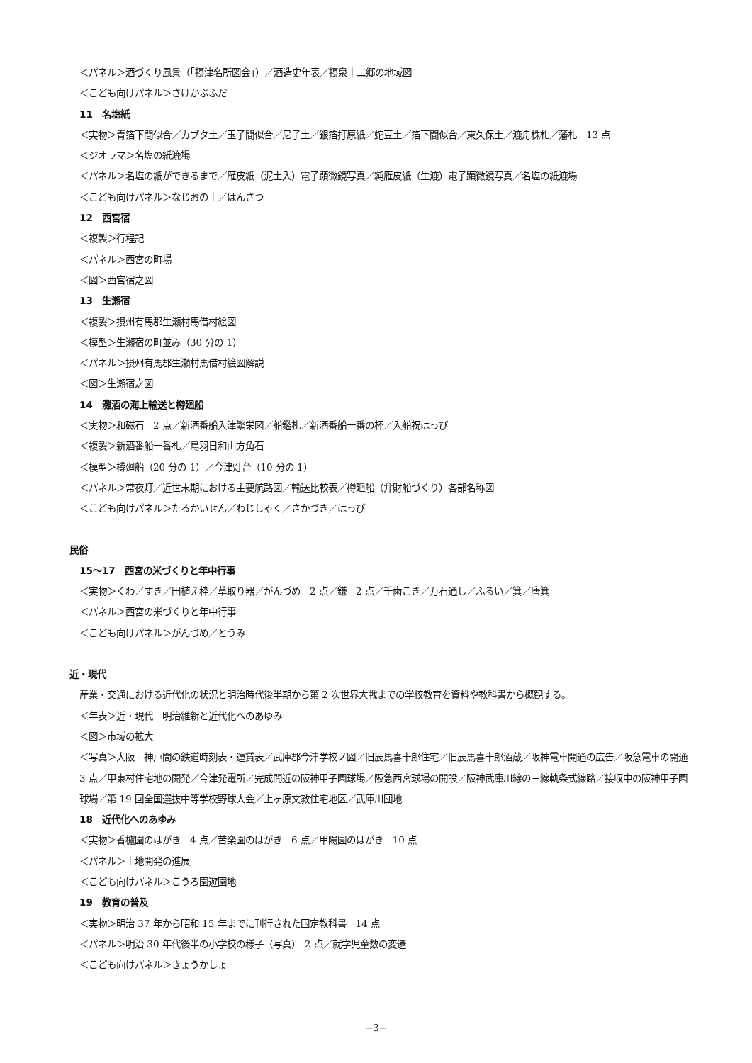＜パネル＞酒づくり風景（｢摂津名所図会｣）／酒造史年表／摂泉十二郷の地域図
＜こども向けパネル＞さけかぶふだ
11　名塩紙
＜実物＞青箔下間似合／カブタ土／玉子間似合／尼子土／銀箔打原紙／蛇豆土／箔下間似合／東久保土／漉舟株札／藩札　13 点
＜ジオラマ＞名塩の紙漉場
＜パネル＞名塩の紙ができるまで／雁皮紙（泥土入）電子顕微鏡写真／純雁皮紙（生漉）電子顕微鏡写真／名塩の紙漉場
＜こども向けパネル＞なじおの土／はんさつ
12　西宮宿
＜複製＞行程記
＜パネル＞西宮の町場
＜図＞西宮宿之図
13　生瀬宿
＜複製＞摂州有馬郡生瀬村馬借村絵図
＜模型＞生瀬宿の町並み（30 分の 1）
＜パネル＞摂州有馬郡生瀬村馬借村絵図解説
＜図＞生瀬宿之図
14　灘酒の海上輸送と樽廻船
＜実物＞和磁石　2 点／新酒番船入津繁栄図／船鑑札／新酒番船一番の杯／入船祝はっぴ
＜複製＞新酒番船一番札／鳥羽日和山方角石
＜模型＞樽廻船（20 分の 1）／今津灯台（10 分の 1）
＜パネル＞常夜灯／近世末期における主要航路図／輸送比較表／樽廻船（弁財船づくり）各部名称図
＜こども向けパネル＞たるかいせん／わじしゃく／さかづき／はっぴ
民俗
15〜17　西宮の米づくりと年中行事
＜実物＞くわ／すき／田植え枠／草取り器／がんづめ　2 点／鎌　2 点／千歯こき／万石通し／ふるい／箕／唐箕
＜パネル＞西宮の米づくりと年中行事
＜こども向けパネル＞がんづめ／とうみ
近・現代
産業・交通における近代化の状況と明治時代後半期から第 2 次世界大戦までの学校教育を資料や教科書から概観する。
＜年表＞近・現代　明治維新と近代化へのあゆみ
＜図＞市域の拡大
＜写真＞大阪 - 神戸間の鉄道時刻表・運賃表／武庫郡今津学校ノ図／旧辰馬喜十郎住宅／旧辰馬喜十郎酒蔵／阪神電車開通の広告／阪急電車の開通　3 点／甲東村住宅地の開発／今津発電所／完成間近の阪神甲子園球場／阪急西宮球場の開設／阪神武庫川線の三線軌条式線路／接収中の阪神甲子園球場／第 19 回全国選抜中等学校野球大会／上ヶ原文教住宅地区／武庫川団地
18　近代化へのあゆみ
＜実物＞香櫨園のはがき　4 点／苦楽園のはがき　6 点／甲陽園のはがき　10 点
＜パネル＞土地開発の進展
＜こども向けパネル＞こうろ園遊園地
19　教育の普及
＜実物＞明治 37 年から昭和 15 年までに刊行された国定教科書　14 点
＜パネル＞明治 30 年代後半の小学校の様子（写真）　2 点／就学児童数の変遷
＜こども向けパネル＞きょうかしょ
−3−